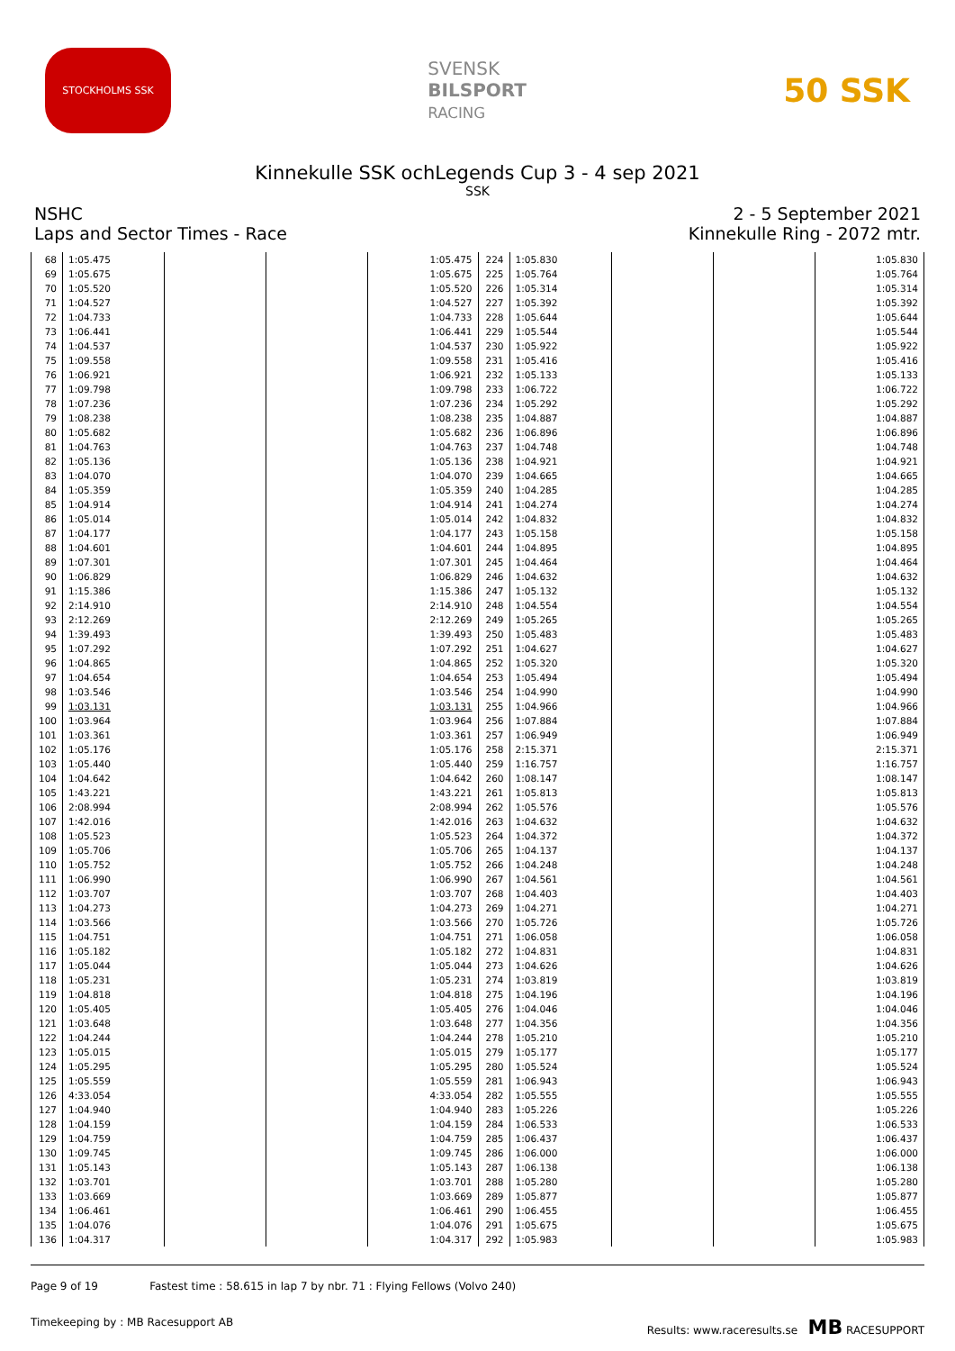STOCKHOLMS SSK
SVENSK
BILSPORT
RACING
50 SSK
Kinnekulle SSK ochLegends Cup 3 - 4 sep 2021
SSK
NSHC
Laps and Sector Times - Race
2 - 5 September 2021
Kinnekulle Ring - 2072 mtr.
| 68 | 1:05.475 | | | 1:05.475 |
| 69 | 1:05.675 | | | 1:05.675 |
| 70 | 1:05.520 | | | 1:05.520 |
| 71 | 1:04.527 | | | 1:04.527 |
| 72 | 1:04.733 | | | 1:04.733 |
| 73 | 1:06.441 | | | 1:06.441 |
| 74 | 1:04.537 | | | 1:04.537 |
| 75 | 1:09.558 | | | 1:09.558 |
| 76 | 1:06.921 | | | 1:06.921 |
| 77 | 1:09.798 | | | 1:09.798 |
| 78 | 1:07.236 | | | 1:07.236 |
| 79 | 1:08.238 | | | 1:08.238 |
| 80 | 1:05.682 | | | 1:05.682 |
| 81 | 1:04.763 | | | 1:04.763 |
| 82 | 1:05.136 | | | 1:05.136 |
| 83 | 1:04.070 | | | 1:04.070 |
| 84 | 1:05.359 | | | 1:05.359 |
| 85 | 1:04.914 | | | 1:04.914 |
| 86 | 1:05.014 | | | 1:05.014 |
| 87 | 1:04.177 | | | 1:04.177 |
| 88 | 1:04.601 | | | 1:04.601 |
| 89 | 1:07.301 | | | 1:07.301 |
| 90 | 1:06.829 | | | 1:06.829 |
| 91 | 1:15.386 | | | 1:15.386 |
| 92 | 2:14.910 | | | 2:14.910 |
| 93 | 2:12.269 | | | 2:12.269 |
| 94 | 1:39.493 | | | 1:39.493 |
| 95 | 1:07.292 | | | 1:07.292 |
| 96 | 1:04.865 | | | 1:04.865 |
| 97 | 1:04.654 | | | 1:04.654 |
| 98 | 1:03.546 | | | 1:03.546 |
| 99 | 1:03.131 | | | 1:03.131 |
| 100 | 1:03.964 | | | 1:03.964 |
| 101 | 1:03.361 | | | 1:03.361 |
| 102 | 1:05.176 | | | 1:05.176 |
| 103 | 1:05.440 | | | 1:05.440 |
| 104 | 1:04.642 | | | 1:04.642 |
| 105 | 1:43.221 | | | 1:43.221 |
| 106 | 2:08.994 | | | 2:08.994 |
| 107 | 1:42.016 | | | 1:42.016 |
| 108 | 1:05.523 | | | 1:05.523 |
| 109 | 1:05.706 | | | 1:05.706 |
| 110 | 1:05.752 | | | 1:05.752 |
| 111 | 1:06.990 | | | 1:06.990 |
| 112 | 1:03.707 | | | 1:03.707 |
| 113 | 1:04.273 | | | 1:04.273 |
| 114 | 1:03.566 | | | 1:03.566 |
| 115 | 1:04.751 | | | 1:04.751 |
| 116 | 1:05.182 | | | 1:05.182 |
| 117 | 1:05.044 | | | 1:05.044 |
| 118 | 1:05.231 | | | 1:05.231 |
| 119 | 1:04.818 | | | 1:04.818 |
| 120 | 1:05.405 | | | 1:05.405 |
| 121 | 1:03.648 | | | 1:03.648 |
| 122 | 1:04.244 | | | 1:04.244 |
| 123 | 1:05.015 | | | 1:05.015 |
| 124 | 1:05.295 | | | 1:05.295 |
| 125 | 1:05.559 | | | 1:05.559 |
| 126 | 4:33.054 | | | 4:33.054 |
| 127 | 1:04.940 | | | 1:04.940 |
| 128 | 1:04.159 | | | 1:04.159 |
| 129 | 1:04.759 | | | 1:04.759 |
| 130 | 1:09.745 | | | 1:09.745 |
| 131 | 1:05.143 | | | 1:05.143 |
| 132 | 1:03.701 | | | 1:03.701 |
| 133 | 1:03.669 | | | 1:03.669 |
| 134 | 1:06.461 | | | 1:06.461 |
| 135 | 1:04.076 | | | 1:04.076 |
| 136 | 1:04.317 | | | 1:04.317 |
| 224 | 1:05.830 | | | 1:05.830 |
| 225 | 1:05.764 | | | 1:05.764 |
| 226 | 1:05.314 | | | 1:05.314 |
| 227 | 1:05.392 | | | 1:05.392 |
| 228 | 1:05.644 | | | 1:05.644 |
| 229 | 1:05.544 | | | 1:05.544 |
| 230 | 1:05.922 | | | 1:05.922 |
| 231 | 1:05.416 | | | 1:05.416 |
| 232 | 1:05.133 | | | 1:05.133 |
| 233 | 1:06.722 | | | 1:06.722 |
| 234 | 1:05.292 | | | 1:05.292 |
| 235 | 1:04.887 | | | 1:04.887 |
| 236 | 1:06.896 | | | 1:06.896 |
| 237 | 1:04.748 | | | 1:04.748 |
| 238 | 1:04.921 | | | 1:04.921 |
| 239 | 1:04.665 | | | 1:04.665 |
| 240 | 1:04.285 | | | 1:04.285 |
| 241 | 1:04.274 | | | 1:04.274 |
| 242 | 1:04.832 | | | 1:04.832 |
| 243 | 1:05.158 | | | 1:05.158 |
| 244 | 1:04.895 | | | 1:04.895 |
| 245 | 1:04.464 | | | 1:04.464 |
| 246 | 1:04.632 | | | 1:04.632 |
| 247 | 1:05.132 | | | 1:05.132 |
| 248 | 1:04.554 | | | 1:04.554 |
| 249 | 1:05.265 | | | 1:05.265 |
| 250 | 1:05.483 | | | 1:05.483 |
| 251 | 1:04.627 | | | 1:04.627 |
| 252 | 1:05.320 | | | 1:05.320 |
| 253 | 1:05.494 | | | 1:05.494 |
| 254 | 1:04.990 | | | 1:04.990 |
| 255 | 1:04.966 | | | 1:04.966 |
| 256 | 1:07.884 | | | 1:07.884 |
| 257 | 1:06.949 | | | 1:06.949 |
| 258 | 2:15.371 | | | 2:15.371 |
| 259 | 1:16.757 | | | 1:16.757 |
| 260 | 1:08.147 | | | 1:08.147 |
| 261 | 1:05.813 | | | 1:05.813 |
| 262 | 1:05.576 | | | 1:05.576 |
| 263 | 1:04.632 | | | 1:04.632 |
| 264 | 1:04.372 | | | 1:04.372 |
| 265 | 1:04.137 | | | 1:04.137 |
| 266 | 1:04.248 | | | 1:04.248 |
| 267 | 1:04.561 | | | 1:04.561 |
| 268 | 1:04.403 | | | 1:04.403 |
| 269 | 1:04.271 | | | 1:04.271 |
| 270 | 1:05.726 | | | 1:05.726 |
| 271 | 1:06.058 | | | 1:06.058 |
| 272 | 1:04.831 | | | 1:04.831 |
| 273 | 1:04.626 | | | 1:04.626 |
| 274 | 1:03.819 | | | 1:03.819 |
| 275 | 1:04.196 | | | 1:04.196 |
| 276 | 1:04.046 | | | 1:04.046 |
| 277 | 1:04.356 | | | 1:04.356 |
| 278 | 1:05.210 | | | 1:05.210 |
| 279 | 1:05.177 | | | 1:05.177 |
| 280 | 1:05.524 | | | 1:05.524 |
| 281 | 1:06.943 | | | 1:06.943 |
| 282 | 1:05.555 | | | 1:05.555 |
| 283 | 1:05.226 | | | 1:05.226 |
| 284 | 1:06.533 | | | 1:06.533 |
| 285 | 1:06.437 | | | 1:06.437 |
| 286 | 1:06.000 | | | 1:06.000 |
| 287 | 1:06.138 | | | 1:06.138 |
| 288 | 1:05.280 | | | 1:05.280 |
| 289 | 1:05.877 | | | 1:05.877 |
| 290 | 1:06.455 | | | 1:06.455 |
| 291 | 1:05.675 | | | 1:05.675 |
| 292 | 1:05.983 | | | 1:05.983 |
Page 9 of 19 Fastest time : 58.615 in lap 7 by nbr. 71 : Flying Fellows (Volvo 240)
Timekeeping by : MB Racesupport AB Results: www.raceresults.se MB RACESUPPORT